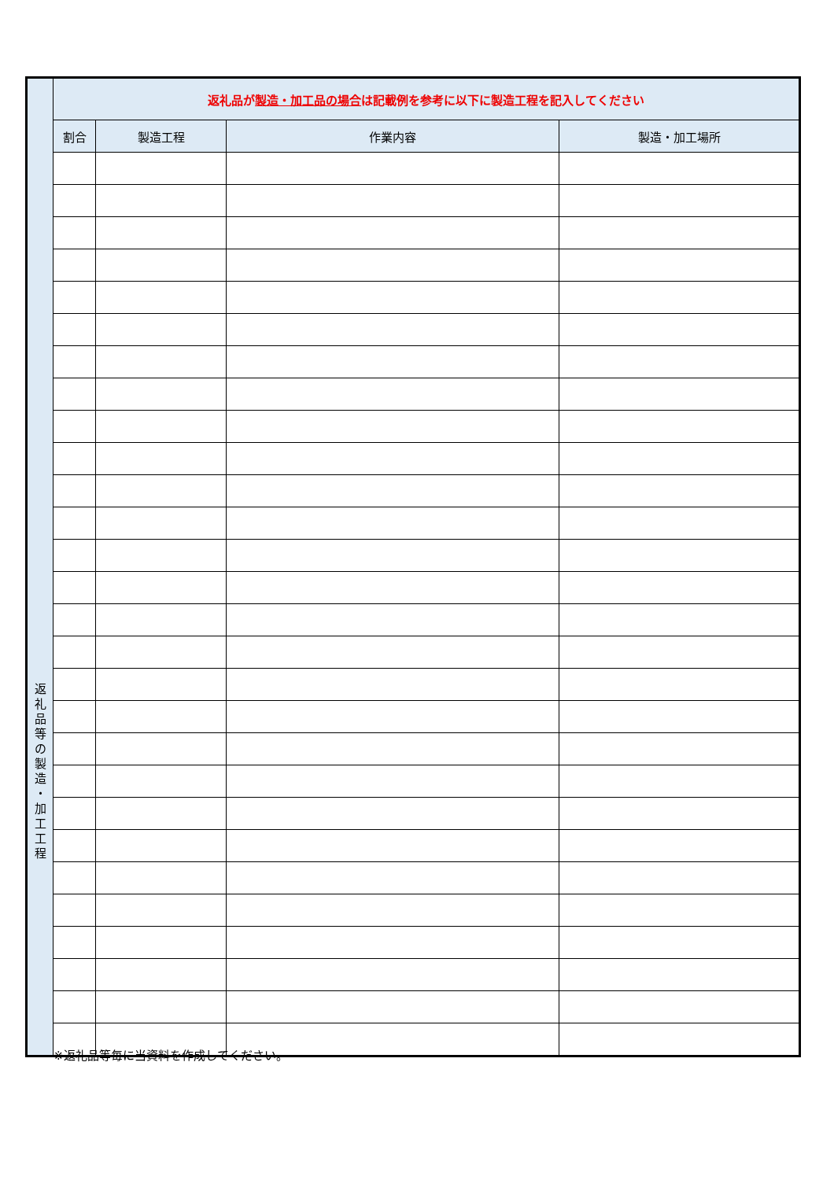| 返 礼 品 等 の 製 造 ・ 加 工 工 程 | 返礼品が 製造・加工品の場合 は記載例を参考に以下に製造工程を記入してください | | | |
| | 割合 | 製造工程 | 作業内容 | 製造・加工場所 |
※返礼品等毎に当資料を作成してください。